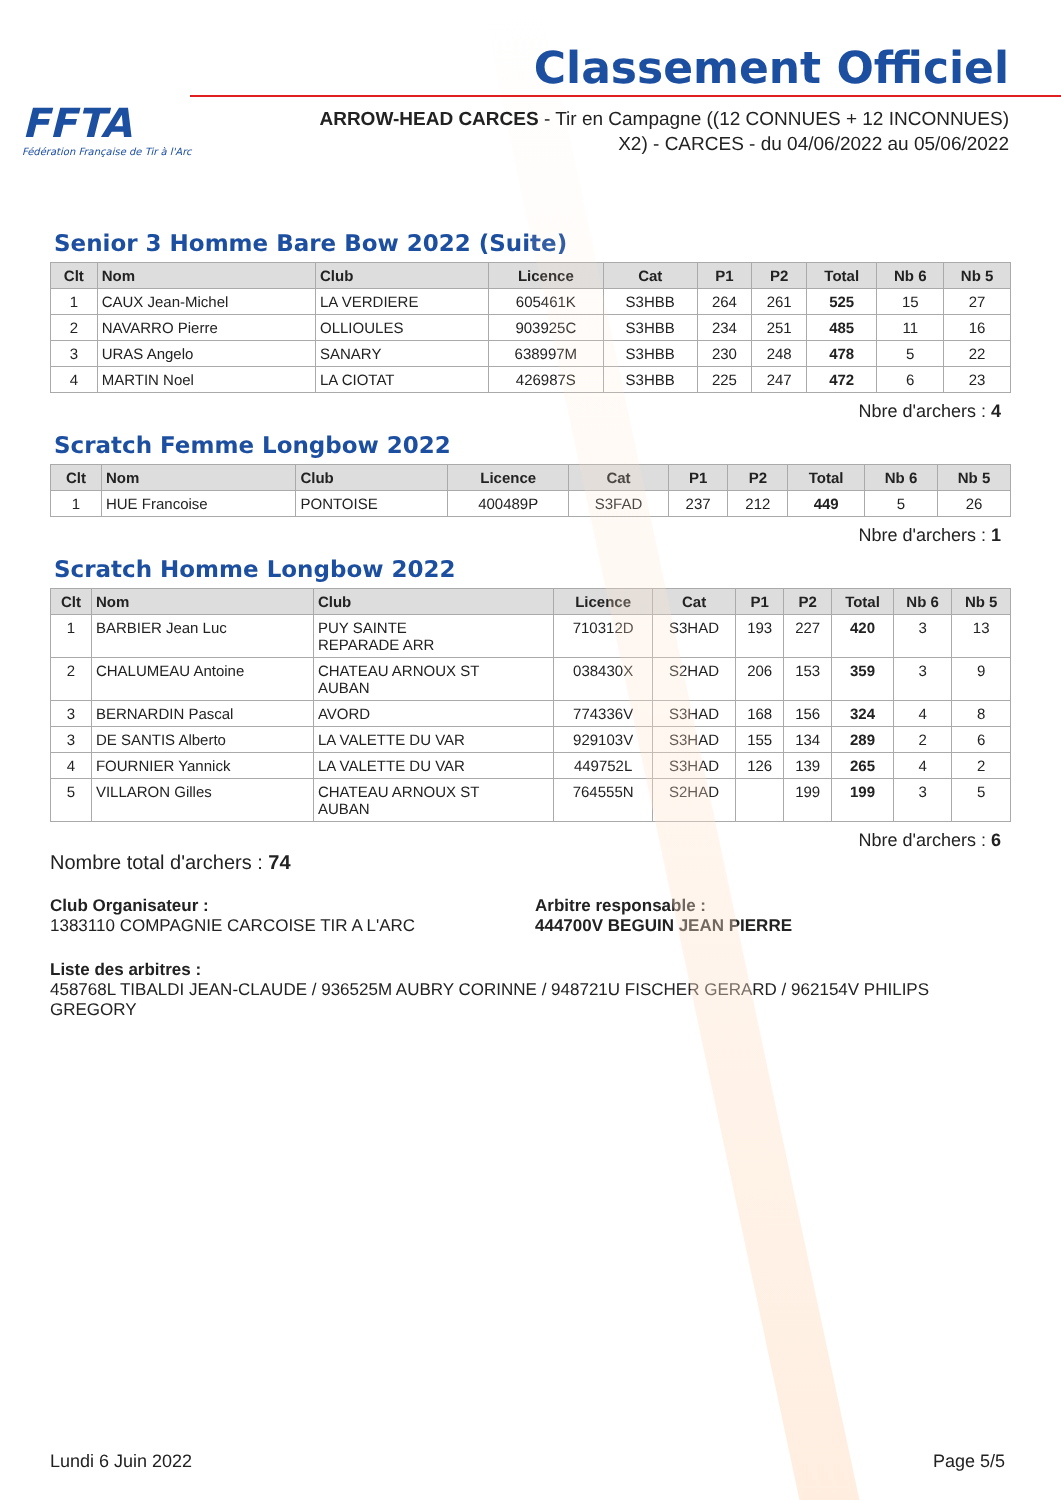FFTA
Fédération Française de Tir à l'Arc
Classement Officiel
ARROW-HEAD CARCES - Tir en Campagne ((12 CONNUES + 12 INCONNUES)
X2) - CARCES - du 04/06/2022 au 05/06/2022
Senior 3 Homme Bare Bow 2022 (Suite)
| Clt | Nom | Club | Licence | Cat | P1 | P2 | Total | Nb 6 | Nb 5 |
| --- | --- | --- | --- | --- | --- | --- | --- | --- | --- |
| 1 | CAUX Jean-Michel | LA VERDIERE | 605461K | S3HBB | 264 | 261 | 525 | 15 | 27 |
| 2 | NAVARRO Pierre | OLLIOULES | 903925C | S3HBB | 234 | 251 | 485 | 11 | 16 |
| 3 | URAS Angelo | SANARY | 638997M | S3HBB | 230 | 248 | 478 | 5 | 22 |
| 4 | MARTIN Noel | LA CIOTAT | 426987S | S3HBB | 225 | 247 | 472 | 6 | 23 |
Nbre d'archers : 4
Scratch Femme Longbow 2022
| Clt | Nom | Club | Licence | Cat | P1 | P2 | Total | Nb 6 | Nb 5 |
| --- | --- | --- | --- | --- | --- | --- | --- | --- | --- |
| 1 | HUE Francoise | PONTOISE | 400489P | S3FAD | 237 | 212 | 449 | 5 | 26 |
Nbre d'archers : 1
Scratch Homme Longbow 2022
| Clt | Nom | Club | Licence | Cat | P1 | P2 | Total | Nb 6 | Nb 5 |
| --- | --- | --- | --- | --- | --- | --- | --- | --- | --- |
| 1 | BARBIER Jean Luc | PUY SAINTE REPARADE ARR | 710312D | S3HAD | 193 | 227 | 420 | 3 | 13 |
| 2 | CHALUMEAU Antoine | CHATEAU ARNOUX ST AUBAN | 038430X | S2HAD | 206 | 153 | 359 | 3 | 9 |
| 3 | BERNARDIN Pascal | AVORD | 774336V | S3HAD | 168 | 156 | 324 | 4 | 8 |
| 3 | DE SANTIS Alberto | LA VALETTE DU VAR | 929103V | S3HAD | 155 | 134 | 289 | 2 | 6 |
| 4 | FOURNIER Yannick | LA VALETTE DU VAR | 449752L | S3HAD | 126 | 139 | 265 | 4 | 2 |
| 5 | VILLARON Gilles | CHATEAU ARNOUX ST AUBAN | 764555N | S2HAD | | 199 | 199 | 3 | 5 |
Nbre d'archers : 6
Nombre total d'archers : 74
Club Organisateur :
1383110 COMPAGNIE CARCOISE TIR A L'ARC
Arbitre responsable :
444700V BEGUIN JEAN PIERRE
Liste des arbitres :
458768L TIBALDI JEAN-CLAUDE / 936525M AUBRY CORINNE / 948721U FISCHER GERARD / 962154V PHILIPS GREGORY
Lundi 6 Juin 2022 Page 5/5